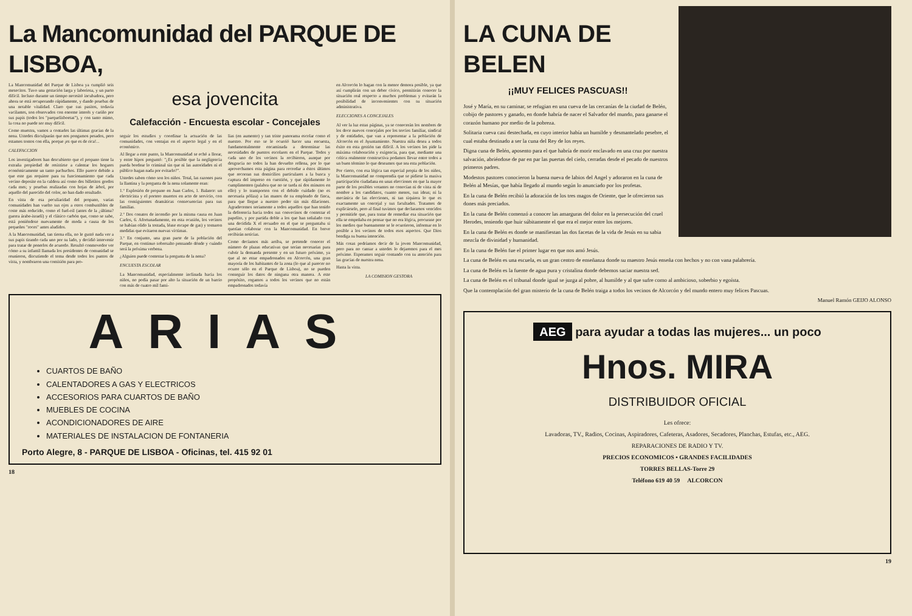La Mancomunidad del PARQUE DE LISBOA,
La Mancomunidad del Parque de Lisboa ya cumplió seis mesecitos. Tuvo una gestación larga y laboriosa, y un parto difícil. Incluso durante un tiempo necesitó incubadora, pero ahora se está recuperando rápidamente, y dando pruebas de una notable vitalidad. Claro que sus pasitos, todavía vacilantes, son observados con enorme interés y cariño por sus papis (todos los "parquelisboetas"), y con tanto mimo, la cosa no puede ser muy difícil.
Como muestra, vamos a contarles las últimas gracias de la nena. Ustedes disculparán que nos pongamos pesados, pero estamos tontos con ella, porque ¡es que es de rica!...
CALEFACCION
Los investigadores han descubierto que el propano tiene la extraña propiedad de resistirse a calentar los hogares económicamente un tanto pachuchos. Ello parece debido a que este gas requiere para su funcionamiento que cada vecino deposite en la caldera así como dos billetitos gordos cada mes; y pruebas realizadas con hojas de árbol, por aquello del parecido del color, no han dado resultado.
En vista de esa peculiaridad del propano, varias comunidades han vuelto sus ojos a otros combustibles de coste más reducido, como el fuel-oil (antes de la ¿última? guerra árabe-israelí) y el clásico carbón que, como se sabe, está poniéndose nuevamente de moda a causa de los pequeños "roces" antes aludidos.
A la Mancomunidad, tan tierna ella, no le gustó nada ver a sus papis tirando cada uno por su lado, y decidió intervenir para tratar de ponerlos de acuerdo. Resultó conmovedor ver cómo a su infantil llamada los presidentes de comunidad se reunieron, discutiendo el tema desde todos los puntos de vista, y nombraron una comisión para pro-
esa jovencita
Calefacción - Encuesta escolar - Concejales
seguir los estudios y coordinar la actuación de las comunidades, con ventajas en el aspecto legal y en el económico.
Al llegar a este punto, la Mancomunidad se echó a llorar, y entre hipos preguntó: "¿Es posible que la negligencia pueda bordear lo criminal sin que ni las autoridades ni el público hagan nada por evitarlo?".
Ustedes saben cómo son los niños. Total, las razones para la llantina y la pregunta de la nena solamente eran:
1.º Explosión de propano en Juan Carlos, 1. Balance: un electricista y el portero muertos en acto de servicio, con las consiguientes dramáticas consecuencias para sus familias.
2.º Dos conatos de incendio por la misma causa en Juan Carlos, 6. Afortunadamente, en esta ocasión, los vecinos se habían olido la tostada, léase escape de gas) y tomaron medidas que evitaron nuevas víctimas.
3.º En conjunto, una gran parte de la población del Parque, en continuo sobresalto pensando dónde y cuándo será la próxima verbena.
¿Alguien puede contestar la pregunta de la nena?
ENCUESTA ESCOLAR
La Mancomunidad, especialmente inclinada hacia los niños, no podía pasar por alto la situación de un barrio con más de cuatro mil fami-
lias (en aumento) y tan triste panorama escolar como el nuestro. Por eso se le ocurrió hacer una encuesta, fundamentalmente encaminada a determinar las necesidades de puestos escolares en el Parque. Todos y cada uno de los vecinos la recibieron, aunque por desgracia no todos la han devuelto rellena, por lo que aprovechamos esta página para recordar a éstos últimos que recorran sus domicilios particulares a la busca y captura del impreso en cuestión, y que rápidamente lo cumplimenten (palabra que no se tarda ni dos minutos en ello) y lo transporten con el debido cuidado (no es necesaria póliza) a las manos de su empleado de finca, para que llegue a nuestro poder sin más dilaciones. Agradecemos seriamente a todos aquellos que han tenido la deferencia hacia todos sus convecinos de contestar el papelito, y por partida doble a los que han señalado con una decidida X el recuadro en el que se preguntaba si querían colaborar con la Mancomunidad. En breve recibirán noticias.
Como decíamos más arriba, se pretende conocer el número de plazas educativas que serían necesarias para cubrir la demanda presente y en un futuro próximo, ya que al no estar empadronados en Alcorcón, una gran mayoría de los habitantes de la zona (lo que al parecer no ocurre sólo en el Parque de Lisboa), no se pueden conseguir los datos de ninguna otra manera. A este propósito, rogamos a todos los vecinos que no están empadronados todavía
en Alcorcón lo hagan con la menor demora posible, ya que así cumplirán con un deber cívico, permitirán conocer la situación real respecto a muchos problemas y evitarán la posibilidad de inconvenientes con su situación administrativa.
ELECCIONES A CONCEJALES
Al ver la luz estas páginas, ya se conocerán los nombres de los doce nuevos concejales por los tercios familiar, sindical y de entidades, que van a representar a la población de Alcorcón en el Ayuntamiento. Nuestra niña desea a todos éxito en esta gestión tan difícil. A los vecinos les pide la máxima colaboración y exigencia, para que, mediante una crítica realmente constructiva podamos llevar entre todos a un buen término lo que deseamos que sea esta población.
Por cierto, con esa lógica tan especial propia de los niños, la Mancomunidad no comprendía que se pidiese la masiva participación ciudadana en unas elecciones en que la mayor parte de los posibles votantes no conocían ni de vista ni de nombre a los candidatos, cuanto menos, sus ideas; ni la mecánica de las elecciones, ni tan siquiera lo que es exactamente un concejal y sus facultades. Tratamos de explicárselo, pero al final tuvimos que declararnos vencidos y permitirle que, para tratar de remediar esa situación que ella se empeñaba en pensar que no era lógica, procurase por los medios que buenamente se le ocurrieron, informar en lo posible a los vecinos de todos esos aspectos. Que Dios bendiga su buena intención.
Más cosas podríamos decir de la joven Mancomunidad, pero para no cansar a ustedes lo dejaremos para el mes próximo. Esperamos seguir contando con su atención para las gracias de nuestra nena.
Hasta la vista.
LA COMISION GESTORA
ARIAS
CUARTOS DE BAÑO
CALENTADORES A GAS Y ELECTRICOS
ACCESORIOS PARA CUARTOS DE BAÑO
MUEBLES DE COCINA
ACONDICIONADORES DE AIRE
MATERIALES DE INSTALACION DE FONTANERIA
Porto Alegre, 8 - PARQUE DE LISBOA - Oficinas, tel. 415 92 01
18
LA CUNA DE BELEN
¡¡MUY FELICES PASCUAS!!
José y María, en su caminar, se refugian en una cueva de las cercanías de la ciudad de Belén, cobijo de pastores y ganado, en donde habría de nacer el Salvador del mundo, para ganarse el corazón humano por medio de la pobreza.
Solitaria cueva casi destechada, en cuyo interior había un humilde y desmantelado pesebre, el cual estaba destinado a ser la cuna del Rey de los reyes.
Digna cuna de Belén, aposento para el que habría de morir enclavado en una cruz por nuestra salvación, abriéndose de par en par las puertas del cielo, cerradas desde el pecado de nuestros primeros padres.
Modestos pastores conocieron la buena nueva de labios del Angel y adoraron en la cuna de Belén al Mesías, que había llegado al mundo según lo anunciado por los profetas.
En la cuna de Belén recibió la adoración de los tres magos de Oriente, que le ofrecieron sus dones más preciados.
En la cuna de Belén comenzó a conocer las amarguras del dolor en la persecución del cruel Herodes, teniendo que huir súbitamente el que era el mejor entre los mejores.
En la cuna de Belén es donde se manifiestan las dos facetas de la vida de Jesús en su sabia mezcla de divinidad y humanidad.
En la cuna de Belén fue el primer lugar en que nos amó Jesús.
La cuna de Belén es una escuela, es un gran centro de enseñanza donde su maestro Jesús enseña con hechos y no con vana palabrería.
La cuna de Belén es la fuente de agua pura y cristalina donde debemos saciar nuestra sed.
La cuna de Belén es el tribunal donde igual se juzga al pobre, al humilde y al que sufre como al ambicioso, soberbio y egoísta.
Que la contemplación del gran misterio de la cuna de Belén traiga a todos los vecinos de Alcorcón y del mundo entero muy felices Pascuas.
Manuel Ramón GEIJO ALONSO
AEG para ayudar a todas las mujeres... un poco
Hnos. MIRA
DISTRIBUIDOR OFICIAL
Les ofrece:
Lavadoras, TV., Radios, Cocinas, Aspiradores, Cafeteras, Asadores, Secadores, Planchas, Estufas, etc., AEG.
REPARACIONES DE RADIO Y TV.
PRECIOS ECONOMICOS • GRANDES FACILIDADES
TORRES BELLAS-Torre 29
Teléfono 619 40 59 ALCORCON
19